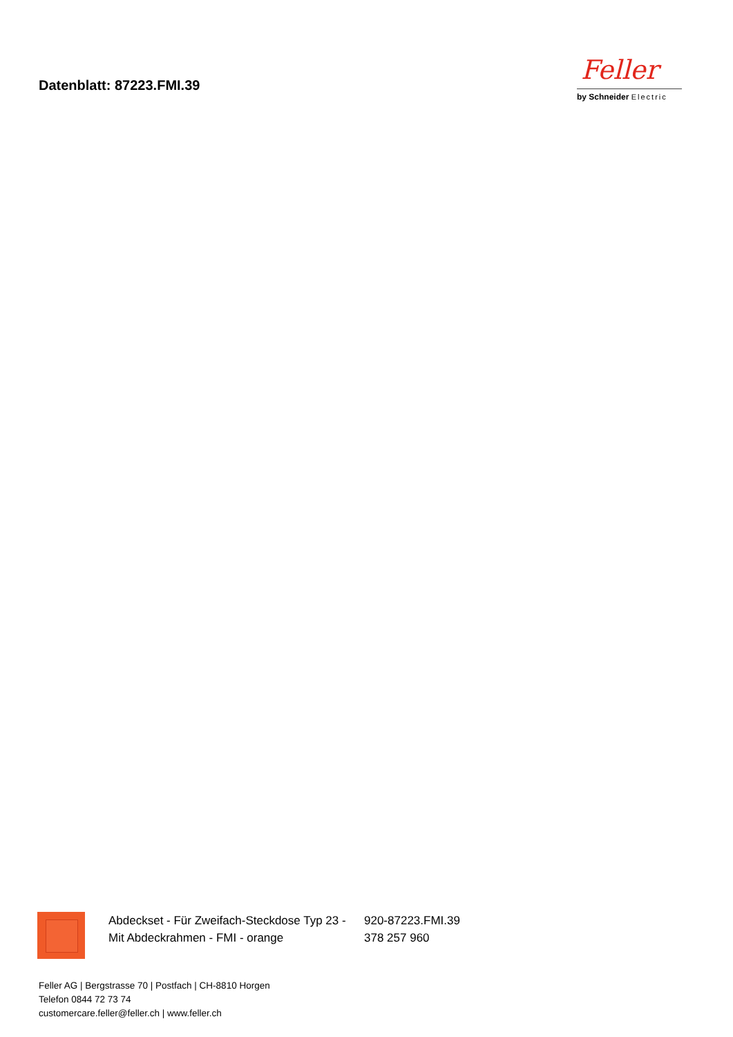Datenblatt: 87223.FMI.39
Feller
by Schneider Electric
Abdeckset - Für Zweifach-Steckdose Typ 23 -
Mit Abdeckrahmen - FMI - orange
920-87223.FMI.39
378 257 960
Feller AG | Bergstrasse 70 | Postfach | CH-8810 Horgen
Telefon 0844 72 73 74
customercare.feller@feller.ch | www.feller.ch